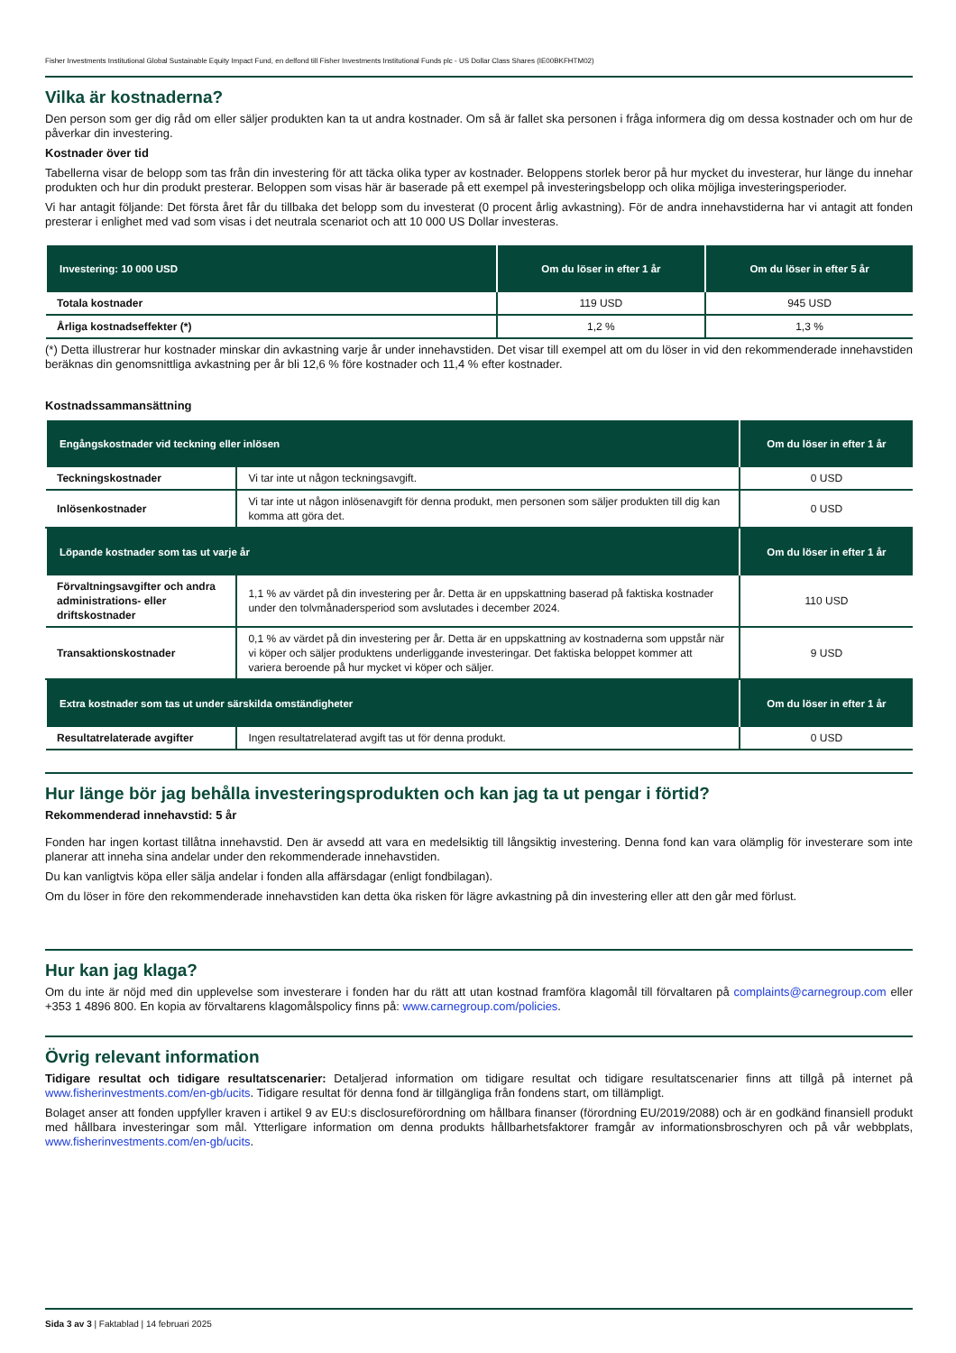Fisher Investments Institutional Global Sustainable Equity Impact Fund, en delfond till Fisher Investments Institutional Funds plc - US Dollar Class Shares (IE00BKFHTM02)
Vilka är kostnaderna?
Den person som ger dig råd om eller säljer produkten kan ta ut andra kostnader. Om så är fallet ska personen i fråga informera dig om dessa kostnader och om hur de påverkar din investering.
Kostnader över tid
Tabellerna visar de belopp som tas från din investering för att täcka olika typer av kostnader. Beloppens storlek beror på hur mycket du investerar, hur länge du innehar produkten och hur din produkt presterar. Beloppen som visas här är baserade på ett exempel på investeringsbelopp och olika möjliga investeringsperioder.
Vi har antagit följande: Det första året får du tillbaka det belopp som du investerat (0 procent årlig avkastning). För de andra innehavstiderna har vi antagit att fonden presterar i enlighet med vad som visas i det neutrala scenariot och att 10 000 US Dollar investeras.
| Investering: 10 000 USD | Om du löser in efter 1 år | Om du löser in efter 5 år |
| --- | --- | --- |
| Totala kostnader | 119 USD | 945 USD |
| Årliga kostnadseffekter (*) | 1,2 % | 1,3 % |
(*) Detta illustrerar hur kostnader minskar din avkastning varje år under innehavstiden. Det visar till exempel att om du löser in vid den rekommenderade innehavstiden beräknas din genomsnittliga avkastning per år bli 12,6 % före kostnader och 11,4 % efter kostnader.
Kostnadssammansättning
| Engångskostnader vid teckning eller inlösen | | Om du löser in efter 1 år |
| --- | --- | --- |
| Teckningskostnader | Vi tar inte ut någon teckningsavgift. | 0 USD |
| Inlösenkostnader | Vi tar inte ut någon inlösenavgift för denna produkt, men personen som säljer produkten till dig kan komma att göra det. | 0 USD |
| Löpande kostnader som tas ut varje år | | Om du löser in efter 1 år |
| Förvaltningsavgifter och andra administrations- eller driftskostnader | 1,1 % av värdet på din investering per år. Detta är en uppskattning baserad på faktiska kostnader under den tolvmånadersperiod som avslutades i december 2024. | 110 USD |
| Transaktionskostnader | 0,1 % av värdet på din investering per år. Detta är en uppskattning av kostnaderna som uppstår när vi köper och säljer produktens underliggande investeringar. Det faktiska beloppet kommer att variera beroende på hur mycket vi köper och säljer. | 9 USD |
| Extra kostnader som tas ut under särskilda omständigheter | | Om du löser in efter 1 år |
| Resultatrelaterade avgifter | Ingen resultatrelaterad avgift tas ut för denna produkt. | 0 USD |
Hur länge bör jag behålla investeringsprodukten och kan jag ta ut pengar i förtid?
Rekommenderad innehavstid: 5 år
Fonden har ingen kortast tillåtna innehavstid. Den är avsedd att vara en medelsiktig till långsiktig investering. Denna fond kan vara olämplig för investerare som inte planerar att inneha sina andelar under den rekommenderade innehavstiden.
Du kan vanligtvis köpa eller sälja andelar i fonden alla affärsdagar (enligt fondbilagan).
Om du löser in före den rekommenderade innehavstiden kan detta öka risken för lägre avkastning på din investering eller att den går med förlust.
Hur kan jag klaga?
Om du inte är nöjd med din upplevelse som investerare i fonden har du rätt att utan kostnad framföra klagomål till förvaltaren på complaints@carnegroup.com eller +353 1 4896 800. En kopia av förvaltarens klagomålspolicy finns på: www.carnegroup.com/policies.
Övrig relevant information
Tidigare resultat och tidigare resultatscenarier: Detaljerad information om tidigare resultat och tidigare resultatscenarier finns att tillgå på internet på www.fisherinvestments.com/en-gb/ucits. Tidigare resultat för denna fond är tillgängliga från fondens start, om tillämpligt.
Bolaget anser att fonden uppfyller kraven i artikel 9 av EU:s disclosureförordning om hållbara finanser (förordning EU/2019/2088) och är en godkänd finansiell produkt med hållbara investeringar som mål. Ytterligare information om denna produkts hållbarhetsfaktorer framgår av informationsbroschyren och på vår webbplats, www.fisherinvestments.com/en-gb/ucits.
Sida 3 av 3 | Faktablad | 14 februari 2025